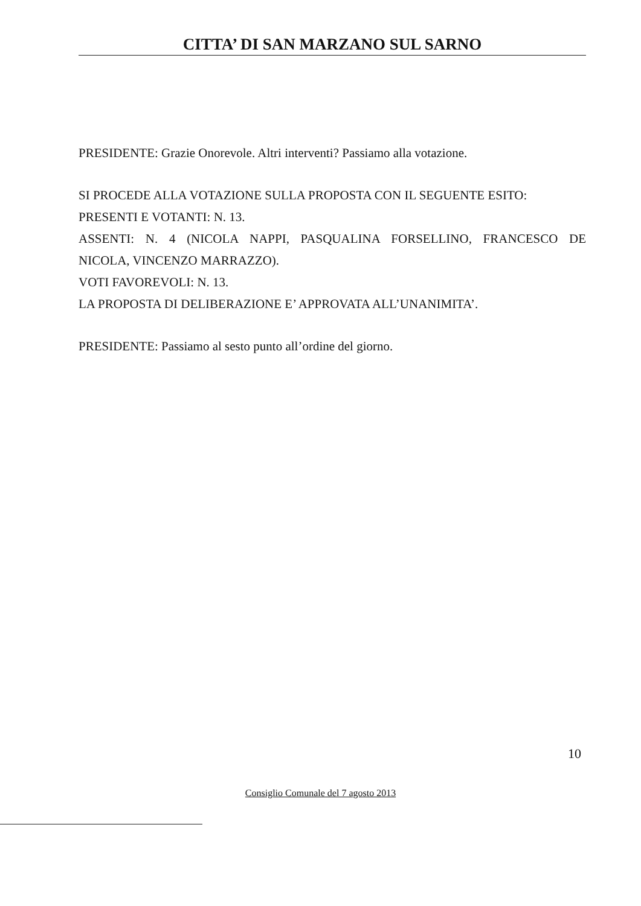CITTA’ DI SAN MARZANO SUL SARNO
PRESIDENTE: Grazie Onorevole. Altri interventi? Passiamo alla votazione.
SI PROCEDE ALLA VOTAZIONE SULLA PROPOSTA CON IL SEGUENTE ESITO:
PRESENTI E VOTANTI: N. 13.
ASSENTI: N. 4 (NICOLA NAPPI, PASQUALINA FORSELLINO, FRANCESCO DE
NICOLA, VINCENZO MARRAZZO).
VOTI FAVOREVOLI: N. 13.
LA PROPOSTA DI DELIBERAZIONE E’ APPROVATA ALL’UNANIMITA’.
PRESIDENTE: Passiamo al sesto punto all’ordine del giorno.
10
Consiglio Comunale del 7 agosto 2013